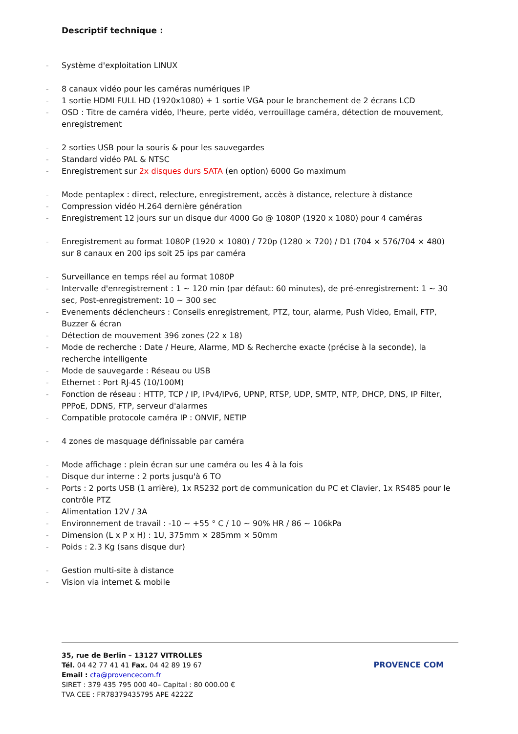Descriptif technique :
- Système d'exploitation LINUX
- 8 canaux vidéo pour les caméras numériques IP
- 1 sortie HDMI FULL HD (1920x1080) + 1 sortie VGA pour le branchement de 2 écrans LCD
- OSD : Titre de caméra vidéo, l'heure, perte vidéo, verrouillage caméra, détection de mouvement, enregistrement
- 2 sorties USB pour la souris & pour les sauvegardes
- Standard vidéo PAL & NTSC
- Enregistrement sur 2x disques durs SATA (en option) 6000 Go maximum
- Mode pentaplex : direct, relecture, enregistrement, accès à distance, relecture à distance
- Compression vidéo H.264 dernière génération
- Enregistrement 12 jours sur un disque dur 4000 Go @ 1080P (1920 x 1080) pour 4 caméras
- Enregistrement au format 1080P (1920 × 1080) / 720p (1280 × 720) / D1 (704 × 576/704 × 480) sur 8 canaux en 200 ips soit 25 ips par caméra
- Surveillance en temps réel au format 1080P
- Intervalle d'enregistrement : 1 ~ 120 min (par défaut: 60 minutes), de pré-enregistrement: 1 ~ 30 sec, Post-enregistrement: 10 ~ 300 sec
- Evenements déclencheurs : Conseils enregistrement, PTZ, tour, alarme, Push Video, Email, FTP, Buzzer & écran
- Détection de mouvement 396 zones (22 x 18)
- Mode de recherche : Date / Heure, Alarme, MD & Recherche exacte (précise à la seconde), la recherche intelligente
- Mode de sauvegarde : Réseau ou USB
- Ethernet : Port RJ-45 (10/100M)
- Fonction de réseau : HTTP, TCP / IP, IPv4/IPv6, UPNP, RTSP, UDP, SMTP, NTP, DHCP, DNS, IP Filter, PPPoE, DDNS, FTP, serveur d'alarmes
- Compatible protocole caméra IP : ONVIF, NETIP
- 4 zones de masquage définissable par caméra
- Mode affichage : plein écran sur une caméra ou les 4 à la fois
- Disque dur interne : 2 ports jusqu'à 6 TO
- Ports : 2 ports USB (1 arrière), 1x RS232 port de communication du PC et Clavier, 1x RS485 pour le contrôle PTZ
- Alimentation 12V / 3A
- Environnement de travail : -10 ~ +55 ° C / 10 ~ 90% HR / 86 ~ 106kPa
- Dimension (L x P x H) : 1U, 375mm × 285mm × 50mm
- Poids : 2.3 Kg (sans disque dur)
- Gestion multi-site à distance
- Vision via internet & mobile
35, rue de Berlin – 13127 VITROLLES
Tél. 04 42 77 41 41 Fax. 04 42 89 19 67
Email : cta@provencecom.fr
SIRET : 379 435 795 000 40– Capital : 80 000.00 €
TVA CEE : FR78379435795 APE 4222Z
PROVENCE COM